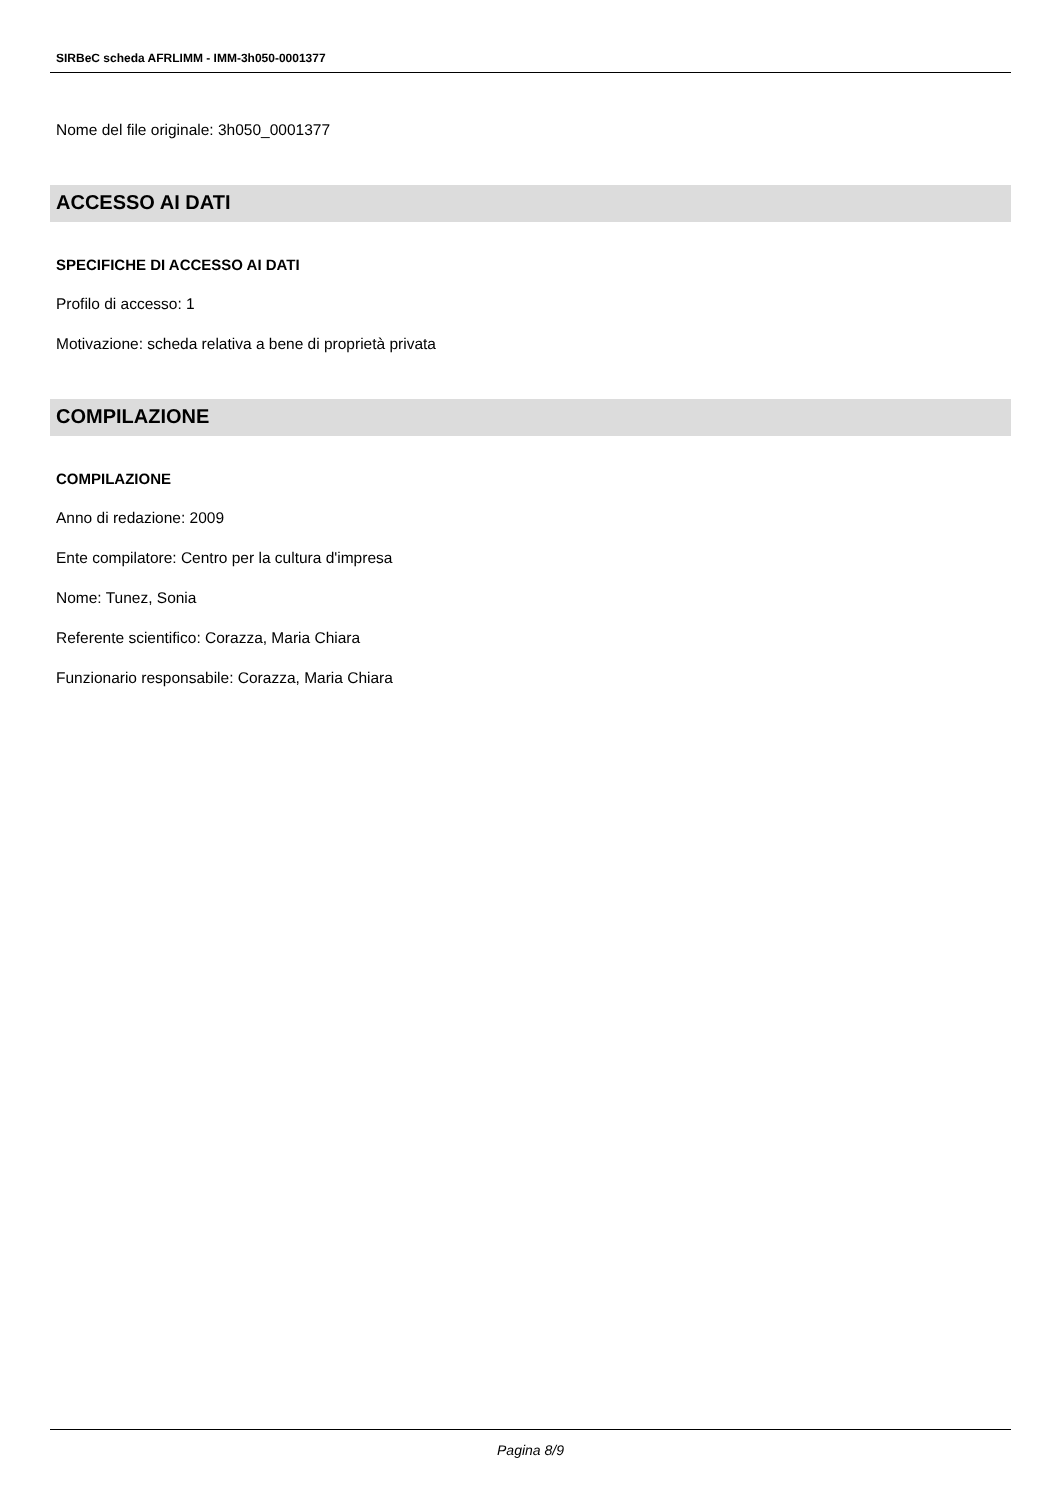SIRBeC scheda AFRLIMM - IMM-3h050-0001377
Nome del file originale: 3h050_0001377
ACCESSO AI DATI
SPECIFICHE DI ACCESSO AI DATI
Profilo di accesso: 1
Motivazione: scheda relativa a bene di proprietà privata
COMPILAZIONE
COMPILAZIONE
Anno di redazione: 2009
Ente compilatore: Centro per la cultura d'impresa
Nome: Tunez, Sonia
Referente scientifico: Corazza, Maria Chiara
Funzionario responsabile: Corazza, Maria Chiara
Pagina 8/9